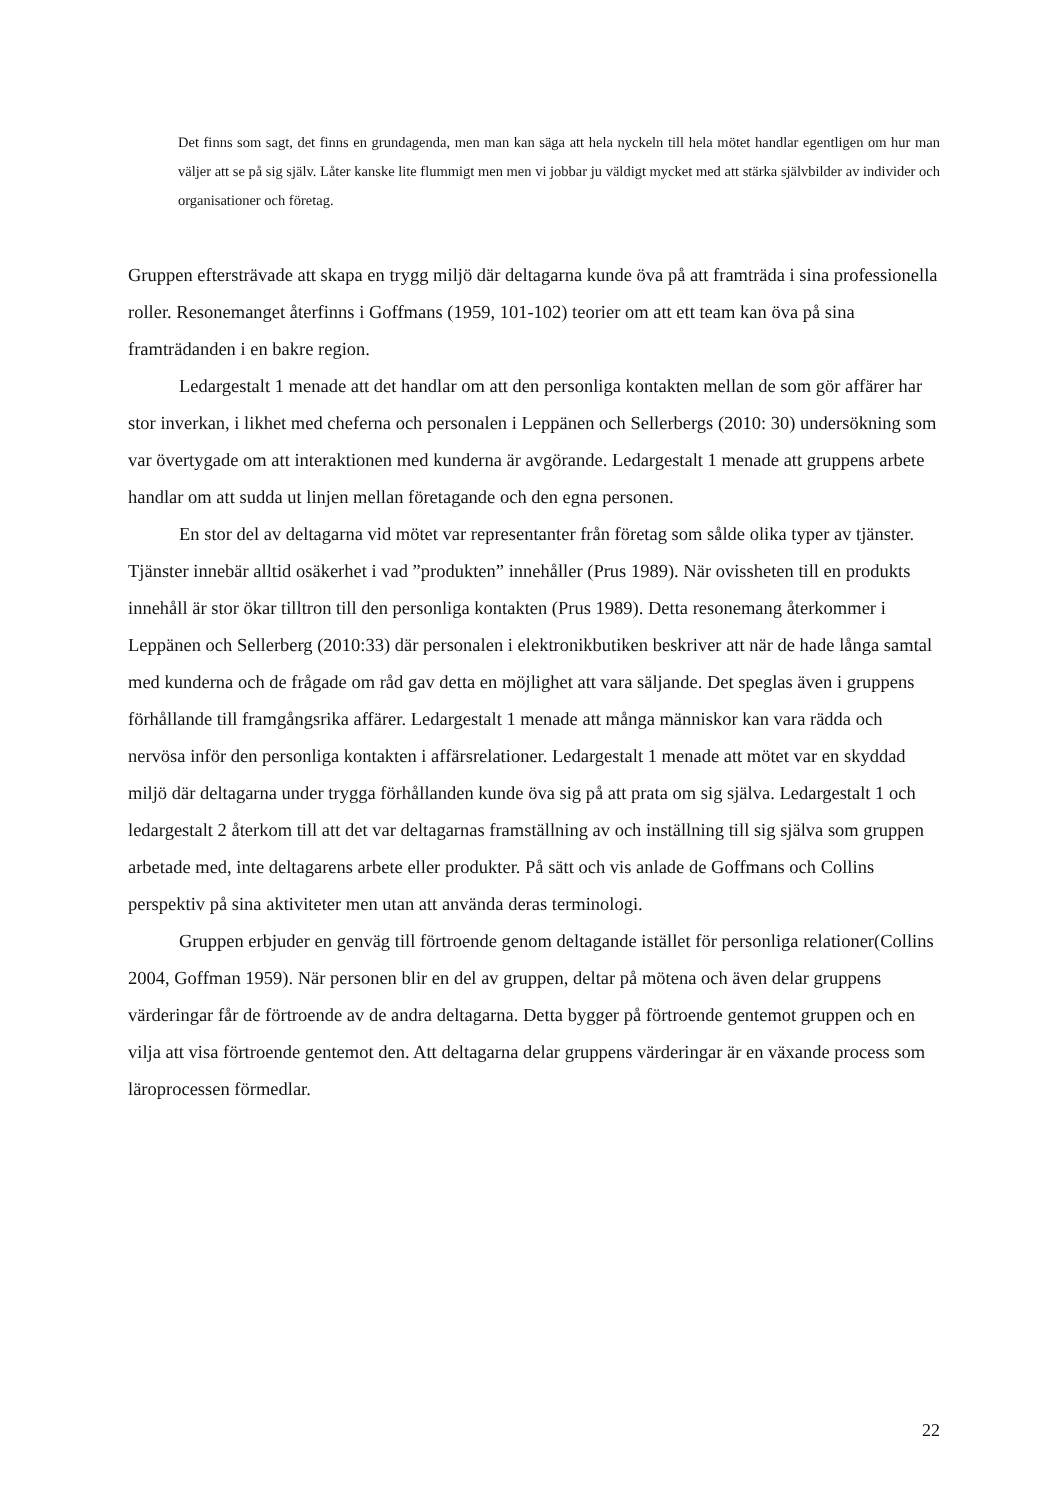Det finns som sagt, det finns en grundagenda, men man kan säga att hela nyckeln till hela mötet handlar egentligen om hur man väljer att se på sig själv. Låter kanske lite flummigt men men vi jobbar ju väldigt mycket med att stärka självbilder av individer och organisationer och företag.
Gruppen eftersträvade att skapa en trygg miljö där deltagarna kunde öva på att framträda i sina professionella roller. Resonemanget återfinns i Goffmans (1959, 101-102) teorier om att ett team kan öva på sina framträdanden i en bakre region.
Ledargestalt 1 menade att det handlar om att den personliga kontakten mellan de som gör affärer har stor inverkan, i likhet med cheferna och personalen i Leppänen och Sellerbergs (2010: 30) undersökning som var övertygade om att interaktionen med kunderna är avgörande. Ledargestalt 1 menade att gruppens arbete handlar om att sudda ut linjen mellan företagande och den egna personen.
En stor del av deltagarna vid mötet var representanter från företag som sålde olika typer av tjänster. Tjänster innebär alltid osäkerhet i vad ”produkten” innehåller (Prus 1989). När ovissheten till en produkts innehåll är stor ökar tilltron till den personliga kontakten (Prus 1989). Detta resonemang återkommer i Leppänen och Sellerberg (2010:33) där personalen i elektronikbutiken beskriver att när de hade långa samtal med kunderna och de frågade om råd gav detta en möjlighet att vara säljande. Det speglas även i gruppens förhållande till framgångsrika affärer. Ledargestalt 1 menade att många människor kan vara rädda och nervösa inför den personliga kontakten i affärsrelationer. Ledargestalt 1 menade att mötet var en skyddad miljö där deltagarna under trygga förhållanden kunde öva sig på att prata om sig själva. Ledargestalt 1 och ledargestalt 2 återkom till att det var deltagarnas framställning av och inställning till sig själva som gruppen arbetade med, inte deltagarens arbete eller produkter. På sätt och vis anlade de Goffmans och Collins perspektiv på sina aktiviteter men utan att använda deras terminologi.
Gruppen erbjuder en genväg till förtroende genom deltagande istället för personliga relationer(Collins 2004, Goffman 1959). När personen blir en del av gruppen, deltar på mötena och även delar gruppens värderingar får de förtroende av de andra deltagarna. Detta bygger på förtroende gentemot gruppen och en vilja att visa förtroende gentemot den. Att deltagarna delar gruppens värderingar är en växande process som läroprocessen förmedlar.
22